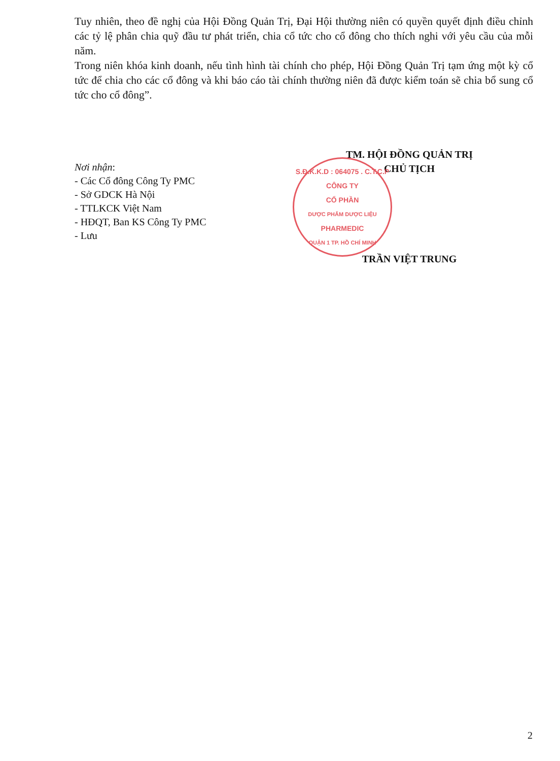Tuy nhiên, theo đề nghị của Hội Đồng Quản Trị, Đại Hội thường niên có quyền quyết định điều chỉnh các tỷ lệ phân chia quỹ đầu tư phát triển, chia cổ tức cho cổ đông cho thích nghi với yêu cầu của mỗi năm.
Trong niên khóa kinh doanh, nếu tình hình tài chính cho phép, Hội Đồng Quản Trị tạm ứng một kỳ cổ tức để chia cho các cổ đông và khi báo cáo tài chính thường niên đã được kiểm toán sẽ chia bổ sung cổ tức cho cổ đông”.
Nơi nhận:
- Các Cổ đông Công Ty PMC
- Sở GDCK Hà Nội
- TTLKCK Việt Nam
- HĐQT, Ban KS Công Ty PMC
- Lưu
S.Đ.K.K.D : 064075 . C.T.C.P
CÔNG TY
CỔ PHẦN
DƯỢC PHẨM DƯỢC LIỆU
PHARMEDIC
QUẬN 1 TP. HỒ CHÍ MINH
TM. HỘI ĐỒNG QUẢN TRỊ
CHỦ TỊCH
TRẦN VIỆT TRUNG
2